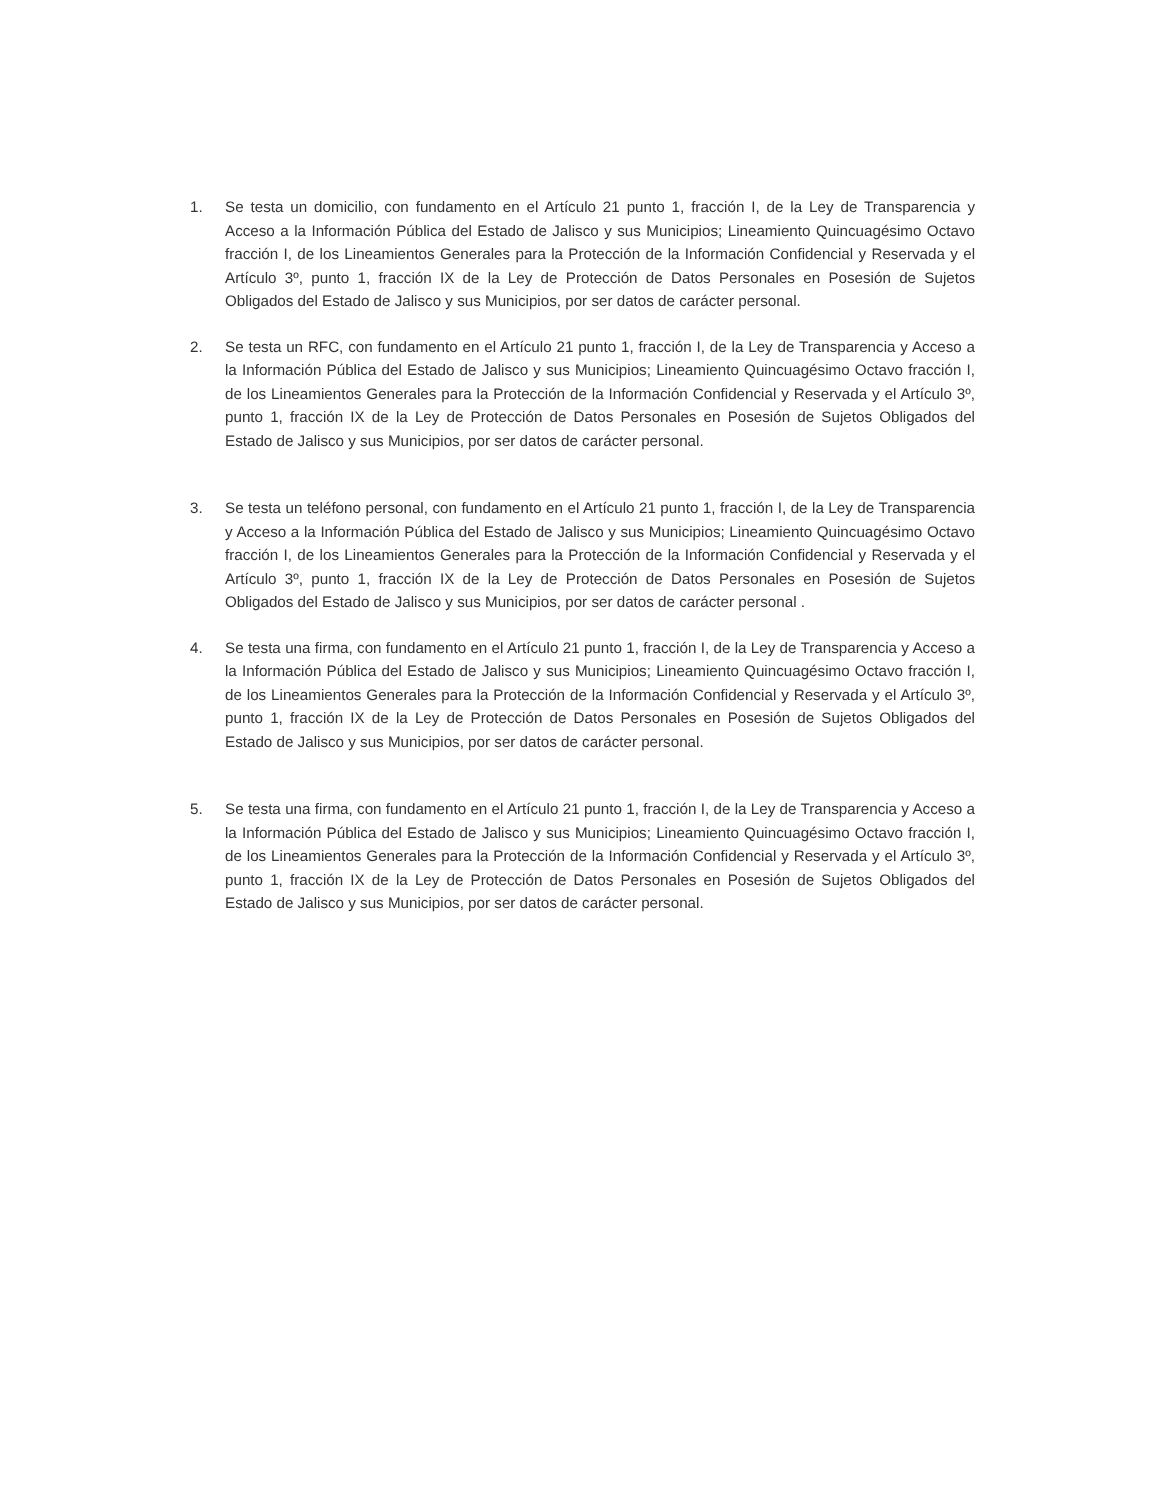1. Se testa un domicilio, con fundamento en el Artículo 21 punto 1, fracción I, de la Ley de Transparencia y Acceso a la Información Pública del Estado de Jalisco y sus Municipios; Lineamiento Quincuagésimo Octavo fracción I, de los Lineamientos Generales para la Protección de la Información Confidencial y Reservada y el Artículo 3º, punto 1, fracción IX de la Ley de Protección de Datos Personales en Posesión de Sujetos Obligados del Estado de Jalisco y sus Municipios, por ser datos de carácter personal.
2. Se testa un RFC, con fundamento en el Artículo 21 punto 1, fracción I, de la Ley de Transparencia y Acceso a la Información Pública del Estado de Jalisco y sus Municipios; Lineamiento Quincuagésimo Octavo fracción I, de los Lineamientos Generales para la Protección de la Información Confidencial y Reservada y el Artículo 3º, punto 1, fracción IX de la Ley de Protección de Datos Personales en Posesión de Sujetos Obligados del Estado de Jalisco y sus Municipios, por ser datos de carácter personal.
3. Se testa un teléfono personal, con fundamento en el Artículo 21 punto 1, fracción I, de la Ley de Transparencia y Acceso a la Información Pública del Estado de Jalisco y sus Municipios; Lineamiento Quincuagésimo Octavo fracción I, de los Lineamientos Generales para la Protección de la Información Confidencial y Reservada y el Artículo 3º, punto 1, fracción IX de la Ley de Protección de Datos Personales en Posesión de Sujetos Obligados del Estado de Jalisco y sus Municipios, por ser datos de carácter personal .
4. Se testa una firma, con fundamento en el Artículo 21 punto 1, fracción I, de la Ley de Transparencia y Acceso a la Información Pública del Estado de Jalisco y sus Municipios; Lineamiento Quincuagésimo Octavo fracción I, de los Lineamientos Generales para la Protección de la Información Confidencial y Reservada y el Artículo 3º, punto 1, fracción IX de la Ley de Protección de Datos Personales en Posesión de Sujetos Obligados del Estado de Jalisco y sus Municipios, por ser datos de carácter personal.
5. Se testa una firma, con fundamento en el Artículo 21 punto 1, fracción I, de la Ley de Transparencia y Acceso a la Información Pública del Estado de Jalisco y sus Municipios; Lineamiento Quincuagésimo Octavo fracción I, de los Lineamientos Generales para la Protección de la Información Confidencial y Reservada y el Artículo 3º, punto 1, fracción IX de la Ley de Protección de Datos Personales en Posesión de Sujetos Obligados del Estado de Jalisco y sus Municipios, por ser datos de carácter personal.